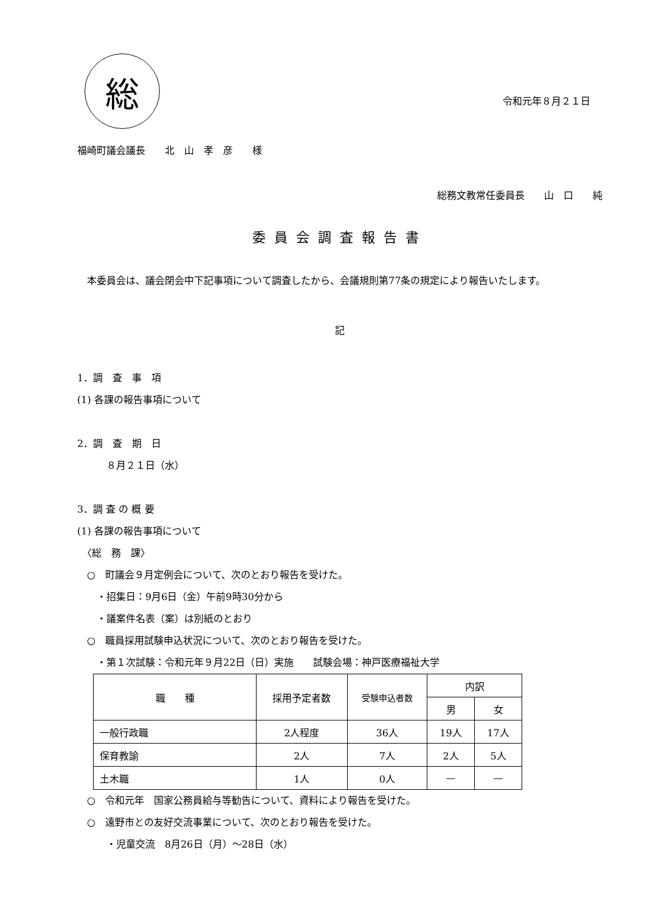総
令和元年８月２１日
福崎町議会議長　　北　山　孝　彦　　様
総務文教常任委員長　　山　口　　純
委員会調査報告書
　本委員会は、議会閉会中下記事項について調査したから、会議規則第77条の規定により報告いたします。
記
1．調　査　事　項
(1) 各課の報告事項について
2．調　査　期　日
　　　８月２１日（水）
3．調 査 の 概 要
(1) 各課の報告事項について
　〈総　務　課〉
　○　町議会９月定例会について、次のとおり報告を受けた。
　　・招集日：9月6日（金）午前9時30分から
　　・議案件名表（案）は別紙のとおり
　○　職員採用試験申込状況について、次のとおり報告を受けた。
　　・第１次試験：令和元年９月22日（日）実施　　試験会場：神戸医療福祉大学
| 職 種 | 採用予定者数 | 受験申込者数 | 内訳 | |
| --- | --- | --- | --- | --- |
| | | | 男 | 女 |
| 一般行政職 | 2人程度 | 36人 | 19人 | 17人 |
| 保育教諭 | 2人 | 7人 | 2人 | 5人 |
| 土木職 | 1人 | 0人 | — | — |
　○　令和元年　国家公務員給与等勧告について、資料により報告を受けた。
　○　遠野市との友好交流事業について、次のとおり報告を受けた。
　　　・児童交流　8月26日（月）～28日（水）